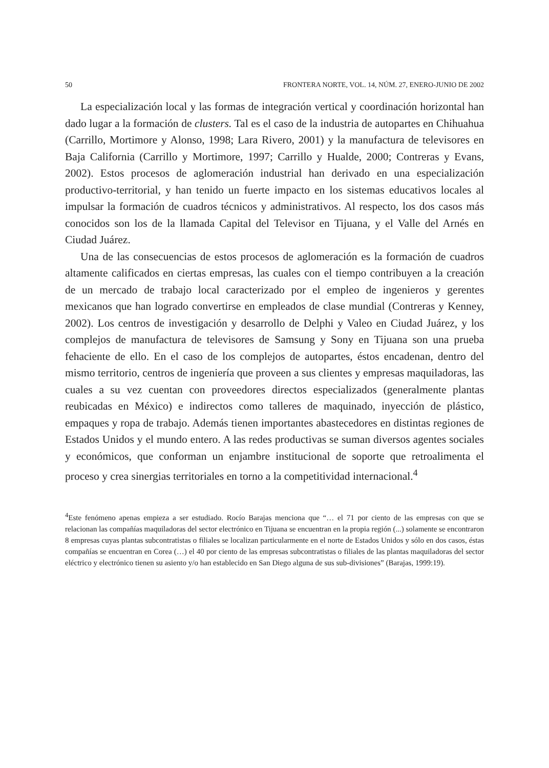50 FRONTERA NORTE, VOL. 14, NÚM. 27, ENERO-JUNIO DE 2002
La especialización local y las formas de integración vertical y coordinación horizontal han dado lugar a la formación de clusters. Tal es el caso de la industria de autopartes en Chihuahua (Carrillo, Mortimore y Alonso, 1998; Lara Rivero, 2001) y la manufactura de televisores en Baja California (Carrillo y Mortimore, 1997; Carrillo y Hualde, 2000; Contreras y Evans, 2002). Estos procesos de aglomeración industrial han derivado en una especialización productivo-territorial, y han tenido un fuerte impacto en los sistemas educativos locales al impulsar la formación de cuadros técnicos y administrativos. Al respecto, los dos casos más conocidos son los de la llamada Capital del Televisor en Tijuana, y el Valle del Arnés en Ciudad Juárez.
Una de las consecuencias de estos procesos de aglomeración es la formación de cuadros altamente calificados en ciertas empresas, las cuales con el tiempo contribuyen a la creación de un mercado de trabajo local caracterizado por el empleo de ingenieros y gerentes mexicanos que han logrado convertirse en empleados de clase mundial (Contreras y Kenney, 2002). Los centros de investigación y desarrollo de Delphi y Valeo en Ciudad Juárez, y los complejos de manufactura de televisores de Samsung y Sony en Tijuana son una prueba fehaciente de ello. En el caso de los complejos de autopartes, éstos encadenan, dentro del mismo territorio, centros de ingeniería que proveen a sus clientes y empresas maquiladoras, las cuales a su vez cuentan con proveedores directos especializados (generalmente plantas reubicadas en México) e indirectos como talleres de maquinado, inyección de plástico, empaques y ropa de trabajo. Además tienen importantes abastecedores en distintas regiones de Estados Unidos y el mundo entero. A las redes productivas se suman diversos agentes sociales y económicos, que conforman un enjambre institucional de soporte que retroalimenta el proceso y crea sinergias territoriales en torno a la competitividad internacional.<sup>4</sup>
<sup>4</sup> Este fenómeno apenas empieza a ser estudiado. Rocío Barajas menciona que “… el 71 por ciento de las empresas con que se relacionan las compañías maquiladoras del sector electrónico en Tijuana se encuentran en la propia región (...) solamente se encontraron 8 empresas cuyas plantas subcontratistas o filiales se localizan particularmente en el norte de Estados Unidos y sólo en dos casos, éstas compañías se encuentran en Corea (…) el 40 por ciento de las empresas subcontratistas o filiales de las plantas maquiladoras del sector eléctrico y electrónico tienen su asiento y/o han establecido en San Diego alguna de sus sub-divisiones” (Barajas, 1999:19).